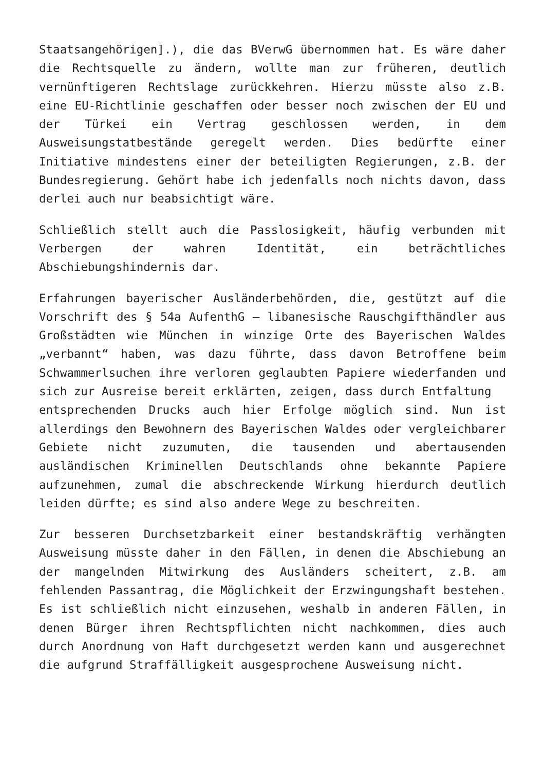Staatsangehörigen].), die das BVerwG übernommen hat. Es wäre daher die Rechtsquelle zu ändern, wollte man zur früheren, deutlich vernünftigeren Rechtslage zurückkehren. Hierzu müsste also z.B. eine EU-Richtlinie geschaffen oder besser noch zwischen der EU und der Türkei ein Vertrag geschlossen werden, in dem Ausweisungstatbestände geregelt werden. Dies bedürfte einer Initiative mindestens einer der beteiligten Regierungen, z.B. der Bundesregierung. Gehört habe ich jedenfalls noch nichts davon, dass derlei auch nur beabsichtigt wäre.
Schließlich stellt auch die Passlosigkeit, häufig verbunden mit Verbergen der wahren Identität, ein beträchtliches Abschiebungshindernis dar.
Erfahrungen bayerischer Ausländerbehörden, die, gestützt auf die Vorschrift des § 54a AufenthG – libanesische Rauschgifthändler aus Großstädten wie München in winzige Orte des Bayerischen Waldes „verbannt“ haben, was dazu führte, dass davon Betroffene beim Schwammerlsuchen ihre verloren geglaubten Papiere wiederfanden und sich zur Ausreise bereit erklärten, zeigen, dass durch Entfaltung
entsprechenden Drucks auch hier Erfolge möglich sind. Nun ist allerdings den Bewohnern des Bayerischen Waldes oder vergleichbarer Gebiete nicht zuzumuten, die tausenden und abertausenden ausländischen Kriminellen Deutschlands ohne bekannte Papiere aufzunehmen, zumal die abschreckende Wirkung hierdurch deutlich leiden dürfte; es sind also andere Wege zu beschreiten.
Zur besseren Durchsetzbarkeit einer bestandskräftig verhängten Ausweisung müsste daher in den Fällen, in denen die Abschiebung an der mangelnden Mitwirkung des Ausländers scheitert, z.B. am fehlenden Passantrag, die Möglichkeit der Erzwingungshaft bestehen. Es ist schließlich nicht einzusehen, weshalb in anderen Fällen, in denen Bürger ihren Rechtspflichten nicht nachkommen, dies auch durch Anordnung von Haft durchgesetzt werden kann und ausgerechnet die aufgrund Straffälligkeit ausgesprochene Ausweisung nicht.